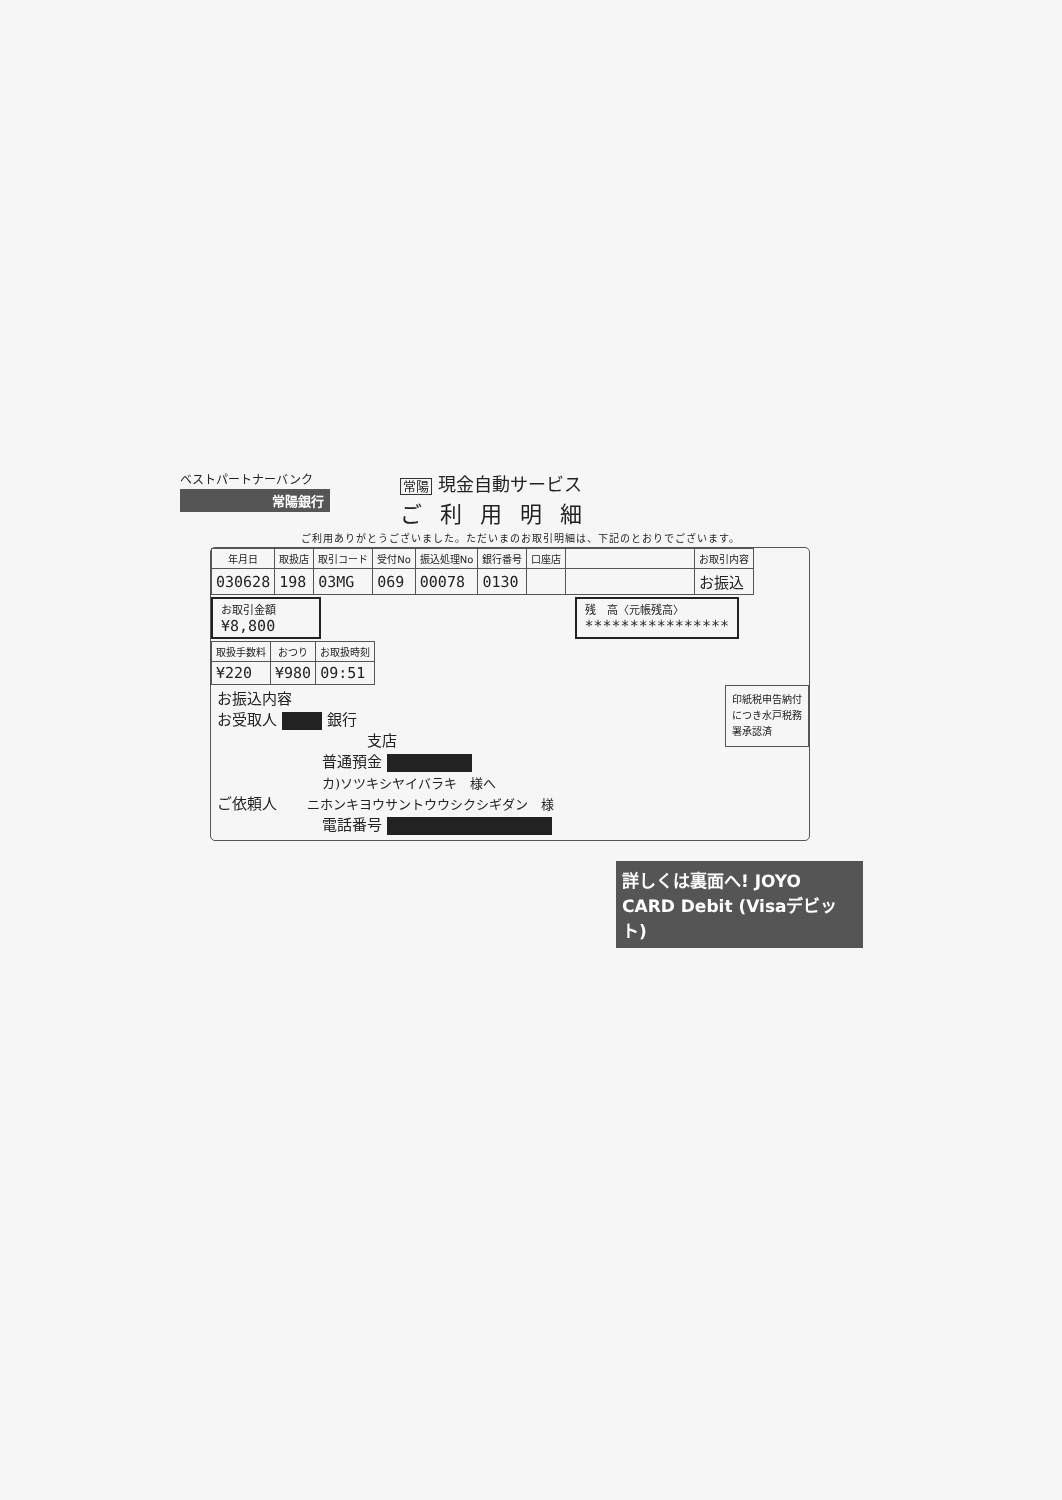ベストパートナーバンク
常陽銀行
常陽 現金自動サービス
ご利用明細
ご利用ありがとうございました。ただいまのお取引明細は、下記のとおりでございます。
| 年月日 | 取扱店 | 取引コード | 受付No | 振込処理No | 銀行番号 | 口座店 | | お取引内容 |
| --- | --- | --- | --- | --- | --- | --- | --- | --- |
| 030628 | 198 | 03MG | 069 | 00078 | 0130 | | | お振込 |
お取引金額
¥8,800
残　高〈元帳残高〉
****************
| 取扱手数料 | おつり | お取扱時刻 |
| --- | --- | --- |
| ¥220 | ¥980 | 09:51 |
印紙税申告納付につき水戸税務署承認済
お振込内容
お受取人 銀行
支店
普通預金
カ)ソツキシヤイバラキ　様へ
ご依頼人 ニホンキヨウサントウウシクシギダン　様
電話番号
詳しくは裏面へ! JOYO CARD Debit (Visaデビット)